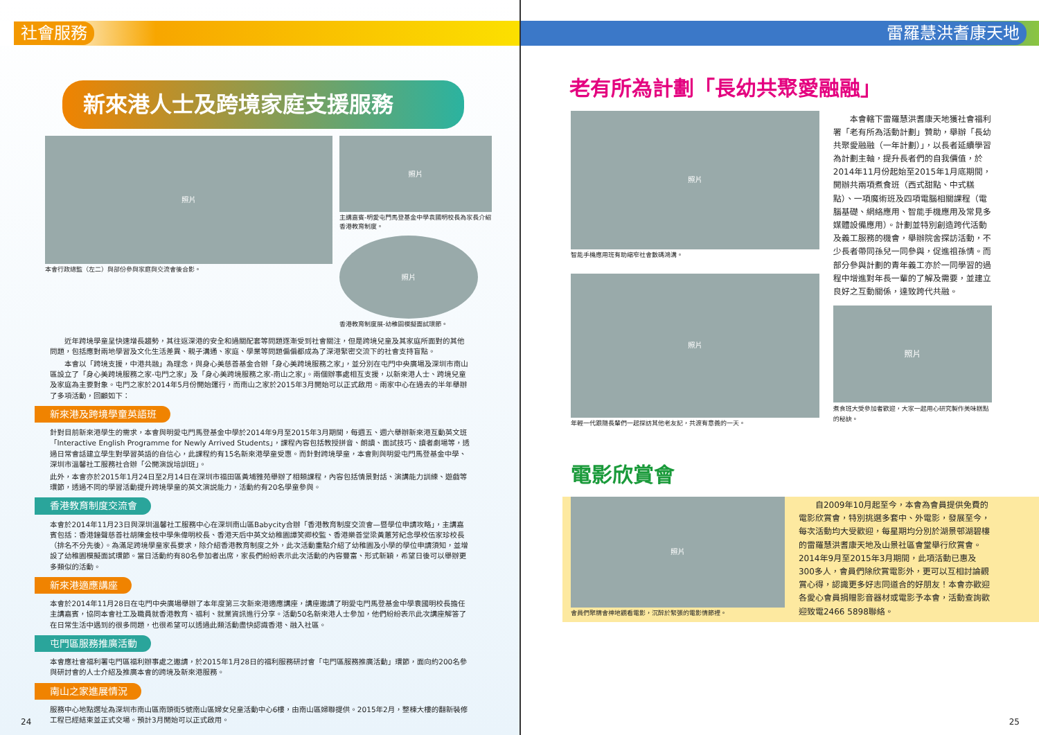社會服務
新來港人士及跨境家庭支援服務
照片
本會行政總監（左二）與部份參與家庭與交流會後合影。
照片
主講嘉賓-明愛屯門馬登基金中學袁國明校長為家長介紹香港教育制度。
照片
香港教育制度展-幼稚園模擬面試環節。
　　近年跨境學童呈快速增長趨勢，其往返深港的安全和過關配套等問題逐漸受到社會關注，但是跨境兒童及其家庭所面對的其他問題，包括應對兩地學習及文化生活差異、親子溝通、家庭、學業等問題偏偏都成為了深港緊密交流下的社會支持盲點。
　　本會以「跨境支援，中港共融」為理念，與身心美慈善基金合辦「身心美跨境服務之家」，並分別在屯門中央廣場及深圳市南山區設立了「身心美跨境服務之家-屯門之家」及「身心美跨境服務之家-南山之家」。兩個辦事處相互支援，以新來港人士、跨境兒童及家庭為主要對象。屯門之家於2014年5月份開始運行，而南山之家於2015年3月開始可以正式啟用。兩家中心在過去的半年舉辦了多項活動，回顧如下：
新來港及跨境學童英語班
針對目前新來港學生的需求，本會與明愛屯門馬登基金中學於2014年9月至2015年3月期間，每週五、週六舉辦新來港互動英文班「Interactive English Programme for Newly Arrived Students」，課程內容包括教授拼音、朗讀、面試技巧、讀者劇場等，透過日常會話建立學生對學習英語的自信心，此課程約有15名新來港學童受惠。而針對跨境學童，本會則與明愛屯門馬登基金中學、深圳市溫馨社工服務社合辦「公開演說培訓班」。
此外，本會亦於2015年1月24日至2月14日在深圳市福田區黃埔雅苑舉辦了相類課程，內容包括情景對話、演講能力訓練、遊戲等環節，透過不同的學習活動提升跨境學童的英文演説能力，活動約有20名學童參與。
香港教育制度交流會
本會於2014年11月23日與深圳溫馨社工服務中心在深圳南山區Babycity合辦「香港教育制度交流會—暨學位申請攻略」，主講嘉賓包括：香港鐘聲慈善社胡陳金枝中學朱偉明校長、香港天后中英文幼稚園譚笑卿校監、香港樂善堂梁黃蕙芳紀念學校伍家珍校長（排名不分先後）。為滿足跨境學童家長要求，除介紹香港教育制度之外，此次活動重點介紹了幼稚園及小學的學位申請須知，並增設了幼稚園模擬面試環節。當日活動約有80名參加者出席，家長們紛紛表示此次活動的內容豐富、形式新穎，希望日後可以舉辦更多類似的活動。
新來港適應講座
本會於2014年11月28日在屯門中央廣場舉辦了本年度第三次新來港適應講座，講座邀請了明愛屯門馬登基金中學袁國明校長擔任主講嘉賓，協同本會社工及職員就香港教育、福利、就業資訊進行分享。活動50名新來港人士參加，他們紛紛表示此次講座解答了在日常生活中遇到的很多問題，也很希望可以透過此類活動盡快認識香港、融入社區。
屯門區服務推廣活動
本會應社會福利署屯門區福利辦事處之邀請，於2015年1月28日的福利服務研討會「屯門區服務推廣活動」環節，面向約200名參與研討會的人士介紹及推廣本會的跨境及新來港服務。
南山之家進展情況
服務中心地點選址為深圳市南山區南頭街5號南山區婦女兒童活動中心6樓，由南山區婦聯提供。2015年2月，整棟大樓的翻新裝修工程已經結束並正式交場。預計3月開始可以正式啟用。
24
雷羅慧洪耆康天地
老有所為計劃「長幼共聚愛融融」
照片
智能手機應用班有助縮窄社會數碼鴻溝。
照片
年輕一代跟隨長輩們一起探訪其他老友記，共渡有意義的一天。
　　本會轄下雷羅慧洪耆康天地獲社會福利署「老有所為活動計劃」贊助，舉辦「長幼共聚愛融融（一年計劃）」，以長者延續學習為計劃主軸，提升長者們的自我價值，於2014年11月份起始至2015年1月底期間，開辦共兩項煮食班（西式甜點、中式糕點）、一項魔術班及四項電腦相關課程（電腦基礎、網絡應用、智能手機應用及常見多媒體設備應用）。計劃並特別創造跨代活動及義工服務的機會，舉辦院舍探訪活動，不少長者帶同孫兒一同參與，促進祖孫情。而部分參與計劃的青年義工亦於一同學習的過程中增進對年長一輩的了解及需要，並建立良好之互動關係，達致跨代共融。
照片
煮食班大受參加者歡迎，大家一起用心研究製作美味糕點的秘訣。
電影欣賞會
照片
會員們聚精會神地觀看電影，沉醉於緊張的電影情節裡。
　　自2009年10月起至今，本會為會員提供免費的電影欣賞會，特別挑選多套中、外電影，發展至今，每次活動均大受歡迎，每星期均分別於湖景邨湖碧樓的雷羅慧洪耆康天地及山景社區會堂舉行欣賞會。2014年9月至2015年3月期間，此項活動已惠及300多人，會員們除欣賞電影外，更可以互相討論觀賞心得，認識更多好志同道合的好朋友！本會亦歡迎各愛心會員捐贈影音器材或電影予本會，活動查詢歡迎致電2466 5898聯絡。
25